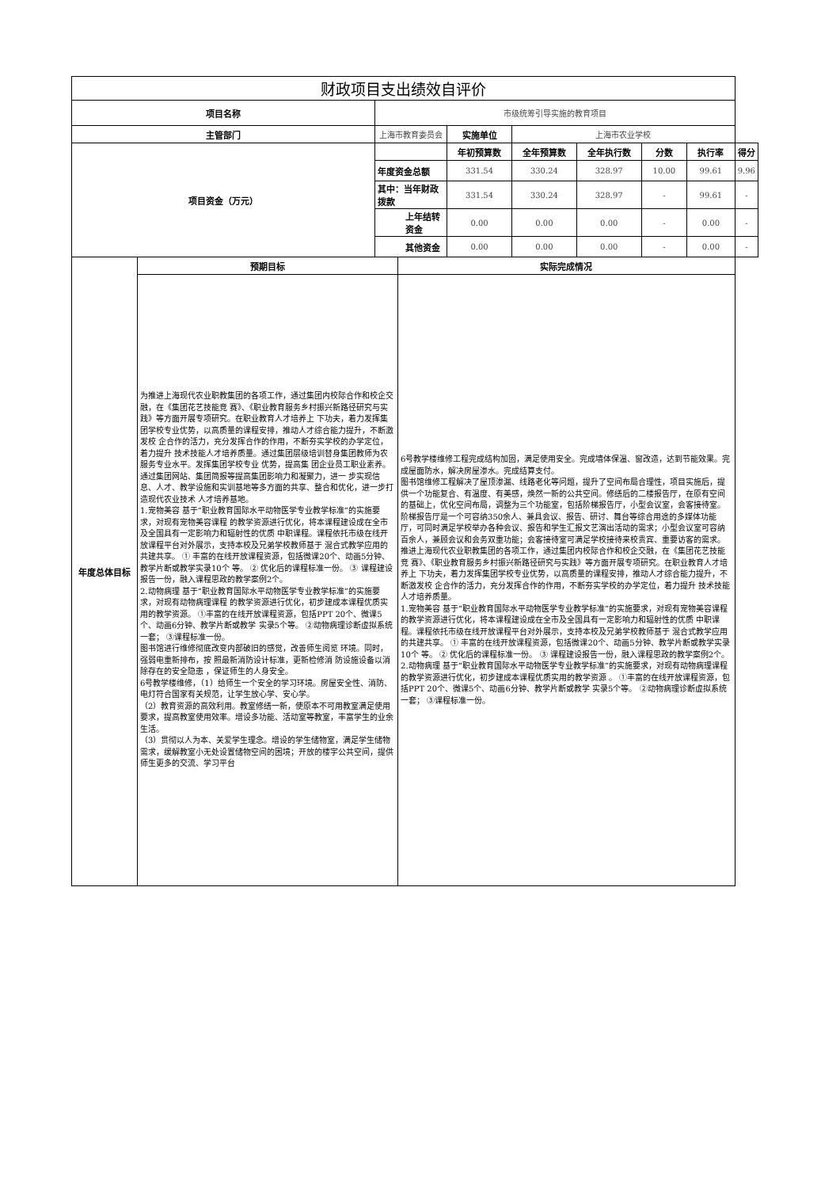| 财政项目支出绩效自评价 | | | | | | | | | |
| --- | --- | --- | --- | --- | --- | --- | --- | --- | --- |
| 项目名称 | | 市级统筹引导实施的教育项目 | | | | | | | |
| 主管部门 | | 上海市教育委员会 | | 实施单位 | 上海市农业学校 | | | | |
| 项目资金（万元） | | | | 年初预算数 | 全年预算数 | 全年执行数 | 分数 | 执行率 | 得分 |
| | | 年度资金总额 | | 331.54 | 330.24 | 328.97 | 10.00 | 99.61 | 9.96 |
| | | 其中：当年财政拨款 | | 331.54 | 330.24 | 328.97 | - | 99.61 | - |
| | | 上年结转资金 | | 0.00 | 0.00 | 0.00 | - | 0.00 | - |
| | | 其他资金 | | 0.00 | 0.00 | 0.00 | - | 0.00 | - |
| 年度总体目标 | 预期目标 | | 实际完成情况 | | | | | | |
| | 为推进上海现代农业职教集团的各项工作，通过集团内校际合作和校企交融，在《集团花艺技能竞 赛》、《职业教育服务乡村振兴新路径研究与实践》等方面开展专项研究。在职业教育人才培养上 下功夫，着力发挥集团学校专业优势，以高质量的课程安排，推动人才综合能力提升，不断激发校 企合作的活力，充分发挥合作的作用，不断夯实学校的办学定位，着力提升 技术技能人才培养质量。通过集团层级培训替身集团教师为农服务专业水平。发挥集团学校专业 优势，提高集 团企业员工职业素养。通过集团网站、集团简报等提高集团影响力和凝聚力，进一 步实现信息、人才、教学设施和实训基地等多方面的共享、整合和优化，进一步打造现代农业技术 人才培养基地。 1.宠物美容 基于“职业教育国际水平动物医学专业教学标准”的实施要求，对现有宠物美容课程 的教学资源进行优化，将本课程建设成在全市及全国具有一定影响力和辐射性的优质 中职课程。课程依托市级在线开放课程平台对外展示，支持本校及兄弟学校教师基于 混合式教学应用的共建共享。 ① 丰富的在线开放课程资源，包括微课20个、动画5分钟、教学片断或教学实录10个 等。 ② 优化后的课程标准一份。 ③ 课程建设报告一份，融入课程思政的教学案例2个。 2.动物病理 基于“职业教育国际水平动物医学专业教学标准”的实施要求，对现有动物病理课程 的教学资源进行优化，初步建成本课程优质实用的教学资源。 ①丰富的在线开放课程资源，包括PPT 20个、微课5个、动画6分钟、教学片断或教学 实录5个等。 ②动物病理诊断虚拟系统一套； ③课程标准一份。 图书馆进行维修彻底改变内部破旧的感觉，改善师生阅览 环境。同时，强弱电重新排布，按 照最新消防设计标准，更新检修消 防设施设备以消除存在的安全隐患 ，保证师生的人身安全。 6号教学楼维修，（1）给师生一个安全的学习环境。房屋安全性、消防、电灯符合国家有关规范，让学生放心学、安心学。 （2）教育资源的高效利用。教室修缮一新，使原本不可用教室满足使用要求，提高教室使用效率。增设多功能、活动室等教室，丰富学生的业余生活。 （3）贯彻以人为本、关爱学生理念。增设的学生储物室，满足学生储物需求，缓解教室小无处设置储物空间的困境；开放的楼宇公共空间，提供师生更多的交流、学习平台 | | 6号教学楼维修工程完成结构加固，满足使用安全。完成墙体保温、窗改造，达到节能效果。完成屋面防水，解决房屋渗水。完成结算支付。 图书馆维修工程解决了屋顶渗漏、线路老化等问题，提升了空间布局合理性，项目实施后，提供一个功能复合、有温度、有美感，焕然一新的公共空间。修缮后的二楼报告厅，在原有空间的基础上，优化空间布局，调整为三个功能室，包括阶梯报告厅，小型会议室，会客接待室。阶梯报告厅是一个可容纳350余人、兼具会议、报告、研讨、舞台等综合用途的多媒体功能厅，可同时满足学校举办各种会议、报告和学生汇报文艺演出活动的需求；小型会议室可容纳百余人，兼顾会议和会务双重功能；会客接待室可满足学校接待来校贵宾、重要访客的需求。 推进上海现代农业职教集团的各项工作，通过集团内校际合作和校企交融，在《集团花艺技能竞 赛》、《职业教育服务乡村振兴新路径研究与实践》等方面开展专项研究。在职业教育人才培养上 下功夫，着力发挥集团学校专业优势，以高质量的课程安排，推动人才综合能力提升，不断激发校 企合作的活力，充分发挥合作的作用，不断夯实学校的办学定位，着力提升 技术技能人才培养质量。 1.宠物美容 基于“职业教育国际水平动物医学专业教学标准”的实施要求，对现有宠物美容课程 的教学资源进行优化，将本课程建设成在全市及全国具有一定影响力和辐射性的优质 中职课程。课程依托市级在线开放课程平台对外展示，支持本校及兄弟学校教师基于 混合式教学应用的共建共享。 ① 丰富的在线开放课程资源，包括微课20个、动画5分钟、教学片断或教学实录10个 等。 ② 优化后的课程标准一份。 ③ 课程建设报告一份，融入课程思政的教学案例2个。 2.动物病理 基于“职业教育国际水平动物医学专业教学标准”的实施要求，对现有动物病理课程 的教学资源进行优化，初步建成本课程优质实用的教学资源 。 ①丰富的在线开放课程资源，包括PPT 20个、微课5个、动画6分钟、教学片断或教学 实录5个等。 ②动物病理诊断虚拟系统一套； ③课程标准一份。 | | | | | | |